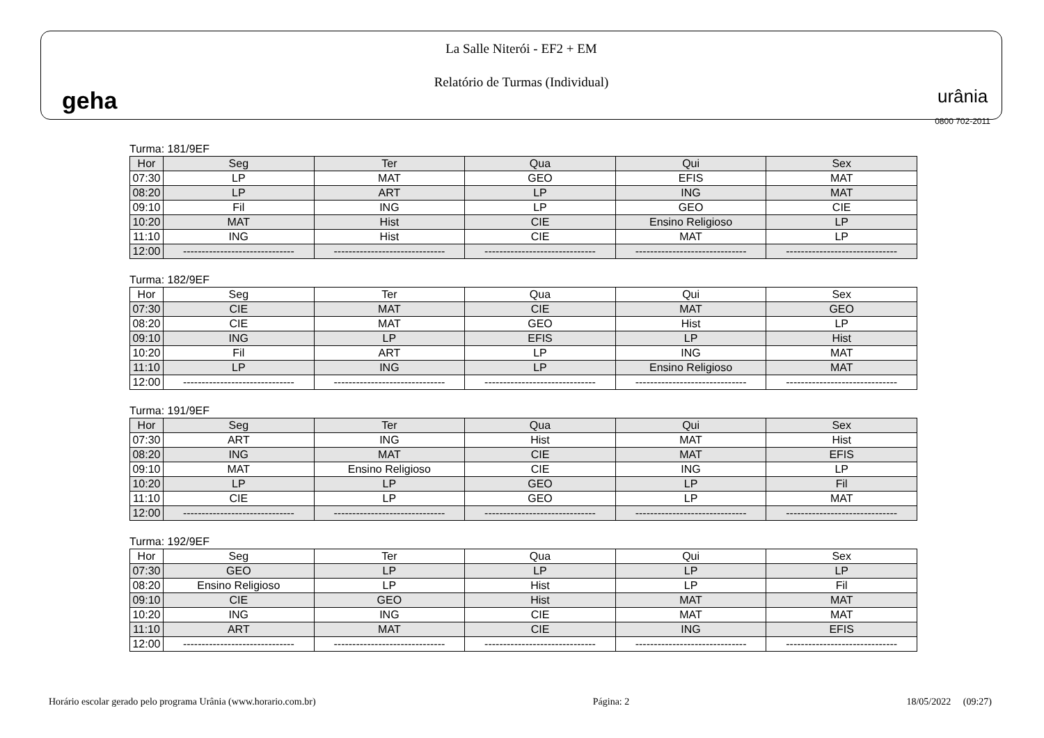geha
La Salle Niterói - EF2 + EM
Relatório de Turmas (Individual)
urânia
0800 702-2011
Turma: 181/9EF
| Hor | Seg | Ter | Qua | Qui | Sex |
| --- | --- | --- | --- | --- | --- |
| 07:30 | LP | MAT | GEO | EFIS | MAT |
| 08:20 | LP | ART | LP | ING | MAT |
| 09:10 | Fil | ING | LP | GEO | CIE |
| 10:20 | MAT | Hist | CIE | Ensino Religioso | LP |
| 11:10 | ING | Hist | CIE | MAT | LP |
| 12:00 | ------------------------------ | ------------------------------ | ------------------------------ | ------------------------------ | ------------------------------ |
Turma: 182/9EF
| Hor | Seg | Ter | Qua | Qui | Sex |
| 07:30 | CIE | MAT | CIE | MAT | GEO |
| 08:20 | CIE | MAT | GEO | Hist | LP |
| 09:10 | ING | LP | EFIS | LP | Hist |
| 10:20 | Fil | ART | LP | ING | MAT |
| 11:10 | LP | ING | LP | Ensino Religioso | MAT |
| 12:00 | ------------------------------ | ------------------------------ | ------------------------------ | ------------------------------ | ------------------------------ |
Turma: 191/9EF
| Hor | Seg | Ter | Qua | Qui | Sex |
| --- | --- | --- | --- | --- | --- |
| 07:30 | ART | ING | Hist | MAT | Hist |
| 08:20 | ING | MAT | CIE | MAT | EFIS |
| 09:10 | MAT | Ensino Religioso | CIE | ING | LP |
| 10:20 | LP | LP | GEO | LP | Fil |
| 11:10 | CIE | LP | GEO | LP | MAT |
| 12:00 | ------------------------------ | ------------------------------ | ------------------------------ | ------------------------------ | ------------------------------ |
Turma: 192/9EF
| Hor | Seg | Ter | Qua | Qui | Sex |
| 07:30 | GEO | LP | LP | LP | LP |
| 08:20 | Ensino Religioso | LP | Hist | LP | Fil |
| 09:10 | CIE | GEO | Hist | MAT | MAT |
| 10:20 | ING | ING | CIE | MAT | MAT |
| 11:10 | ART | MAT | CIE | ING | EFIS |
| 12:00 | ------------------------------ | ------------------------------ | ------------------------------ | ------------------------------ | ------------------------------ |
Horário escolar gerado pelo programa Urânia (www.horario.com.br) Página: 2 18/05/2022 (09:27)